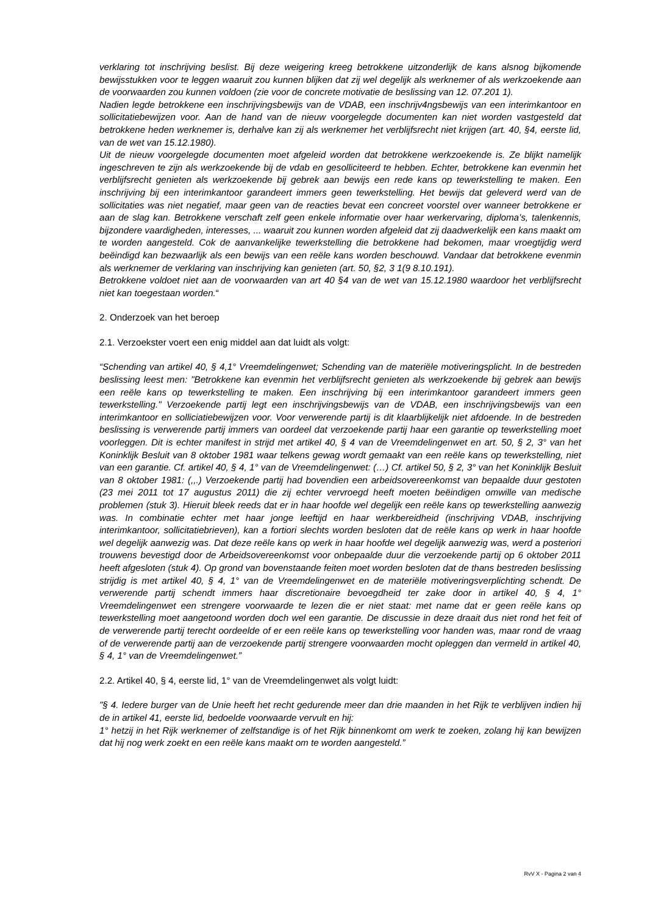verklaring tot inschrijving beslist. Bij deze weigering kreeg betrokkene uitzonderlijk de kans alsnog bijkomende bewijsstukken voor te leggen waaruit zou kunnen blijken dat zij wel degelijk als werknemer of als werkzoekende aan de voorwaarden zou kunnen voldoen (zie voor de concrete motivatie de beslissing van 12. 07.201 1).
Nadien legde betrokkene een inschrijvingsbewijs van de VDAB, een inschrijv4ngsbewijs van een interimkantoor en sollicitatiebewijzen voor. Aan de hand van de nieuw voorgelegde documenten kan niet worden vastgesteld dat betrokkene heden werknemer is, derhalve kan zij als werknemer het verblijfsrecht niet krijgen (art. 40, §4, eerste lid, van de wet van 15.12.1980).
Uit de nieuw voorgelegde documenten moet afgeleid worden dat betrokkene werkzoekende is. Ze blijkt namelijk ingeschreven te zijn als werkzoekende bij de vdab en gesolliciteerd te hebben. Echter, betrokkene kan evenmin het verblijfsrecht genieten als werkzoekende bij gebrek aan bewijs een rede kans op tewerkstelling te maken. Een inschrijving bij een interimkantoor garandeert immers geen tewerkstelling. Het bewijs dat geleverd werd van de sollicitaties was niet negatief, maar geen van de reacties bevat een concreet voorstel over wanneer betrokkene er aan de slag kan. Betrokkene verschaft zelf geen enkele informatie over haar werkervaring, diploma’s, talenkennis, bijzondere vaardigheden, interesses, ... waaruit zou kunnen worden afgeleid dat zij daadwerkelijk een kans maakt om te worden aangesteld. Cok de aanvankelijke tewerkstelling die betrokkene had bekomen, maar vroegtijdig werd beëindigd kan bezwaarlijk als een bewijs van een reële kans worden beschouwd. Vandaar dat betrokkene evenmin als werknemer de verklaring van inschrijving kan genieten (art. 50, §2, 3 1(9 8.10.191).
Betrokkene voldoet niet aan de voorwaarden van art 40 §4 van de wet van 15.12.1980 waardoor het verblijfsrecht niet kan toegestaan worden.“
2. Onderzoek van het beroep
2.1. Verzoekster voert een enig middel aan dat luidt als volgt:
“Schending van artikel 40, § 4,1° Vreemdelingenwet; Schending van de materiële motiveringsplicht. In de bestreden beslissing leest men: "Betrokkene kan evenmin het verblijfsrecht genieten als werkzoekende bij gebrek aan bewijs een reële kans op tewerkstelling te maken. Een inschrijving bij een interimkantoor garandeert immers geen tewerkstelling." Verzoekende partij legt een inschrijvingsbewijs van de VDAB, een inschrijvingsbewijs van een interimkantoor en solliciatiebewijzen voor. Voor verwerende partij is dit klaarblijkelijk niet afdoende. In de bestreden beslissing is verwerende partij immers van oordeel dat verzoekende partij haar een garantie op tewerkstelling moet voorleggen. Dit is echter manifest in strijd met artikel 40, § 4 van de Vreemdelingenwet en art. 50, § 2, 3° van het Koninklijk Besluit van 8 oktober 1981 waar telkens gewag wordt gemaakt van een reële kans op tewerkstelling, niet van een garantie. Cf. artikel 40, § 4, 1° van de Vreemdelingenwet: (…) Cf. artikel 50, § 2, 3° van het Koninklijk Besluit van 8 oktober 1981: (,,.) Verzoekende partij had bovendien een arbeidsovereenkomst van bepaalde duur gestoten (23 mei 2011 tot 17 augustus 2011) die zij echter vervroegd heeft moeten beëindigen omwille van medische problemen (stuk 3). Hieruit bleek reeds dat er in haar hoofde wel degelijk een reële kans op tewerkstelling aanwezig was. In combinatie echter met haar jonge leeftijd en haar werkbereidheid (inschrijving VDAB, inschrijving interimkantoor, sollicitatiebrieven), kan a fortiori slechts worden besloten dat de reële kans op werk in haar hoofde wel degelijk aanwezig was. Dat deze reële kans op werk in haar hoofde wel degelijk aanwezig was, werd a posteriori trouwens bevestigd door de Arbeidsovereenkomst voor onbepaalde duur die verzoekende partij op 6 oktober 2011 heeft afgesloten (stuk 4). Op grond van bovenstaande feiten moet worden besloten dat de thans bestreden beslissing strijdig is met artikel 40, § 4, 1° van de Vreemdelingenwet en de materiële motiveringsverplichting schendt. De verwerende partij schendt immers haar discretionaire bevoegdheid ter zake door in artikel 40, § 4, 1° Vreemdelingenwet een strengere voorwaarde te lezen die er niet staat: met name dat er geen reële kans op tewerkstelling moet aangetoond worden doch wel een garantie. De discussie in deze draait dus niet rond het feit of de verwerende partij terecht oordeelde of er een reële kans op tewerkstelling voor handen was, maar rond de vraag of de verwerende partij aan de verzoekende partij strengere voorwaarden mocht opleggen dan vermeld in artikel 40, § 4, 1° van de Vreemdelingenwet.”
2.2. Artikel 40, § 4, eerste lid, 1° van de Vreemdelingenwet als volgt luidt:
"§ 4. Iedere burger van de Unie heeft het recht gedurende meer dan drie maanden in het Rijk te verblijven indien hij de in artikel 41, eerste lid, bedoelde voorwaarde vervult en hij:
1° hetzij in het Rijk werknemer of zelfstandige is of het Rijk binnenkomt om werk te zoeken, zolang hij kan bewijzen dat hij nog werk zoekt en een reële kans maakt om te worden aangesteld.”
RvV X - Pagina 2 van 4